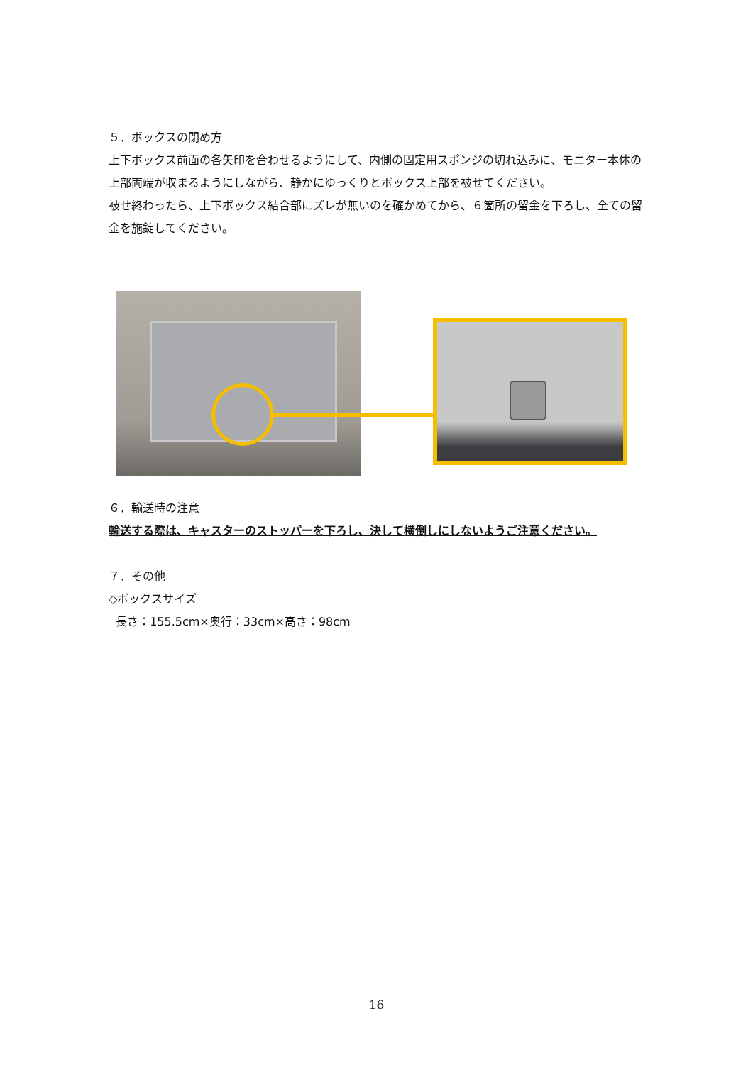５．ボックスの閉め方
上下ボックス前面の各矢印を合わせるようにして、内側の固定用スポンジの切れ込みに、モニター本体の上部両端が収まるようにしながら、静かにゆっくりとボックス上部を被せてください。
被せ終わったら、上下ボックス結合部にズレが無いのを確かめてから、６箇所の留金を下ろし、全ての留金を施錠してください。
６．輸送時の注意
輸送する際は、キャスターのストッパーを下ろし、決して横倒しにしないようご注意ください。
７．その他
◇ボックスサイズ
長さ：155.5cm×奥行：33cm×高さ：98cm
16